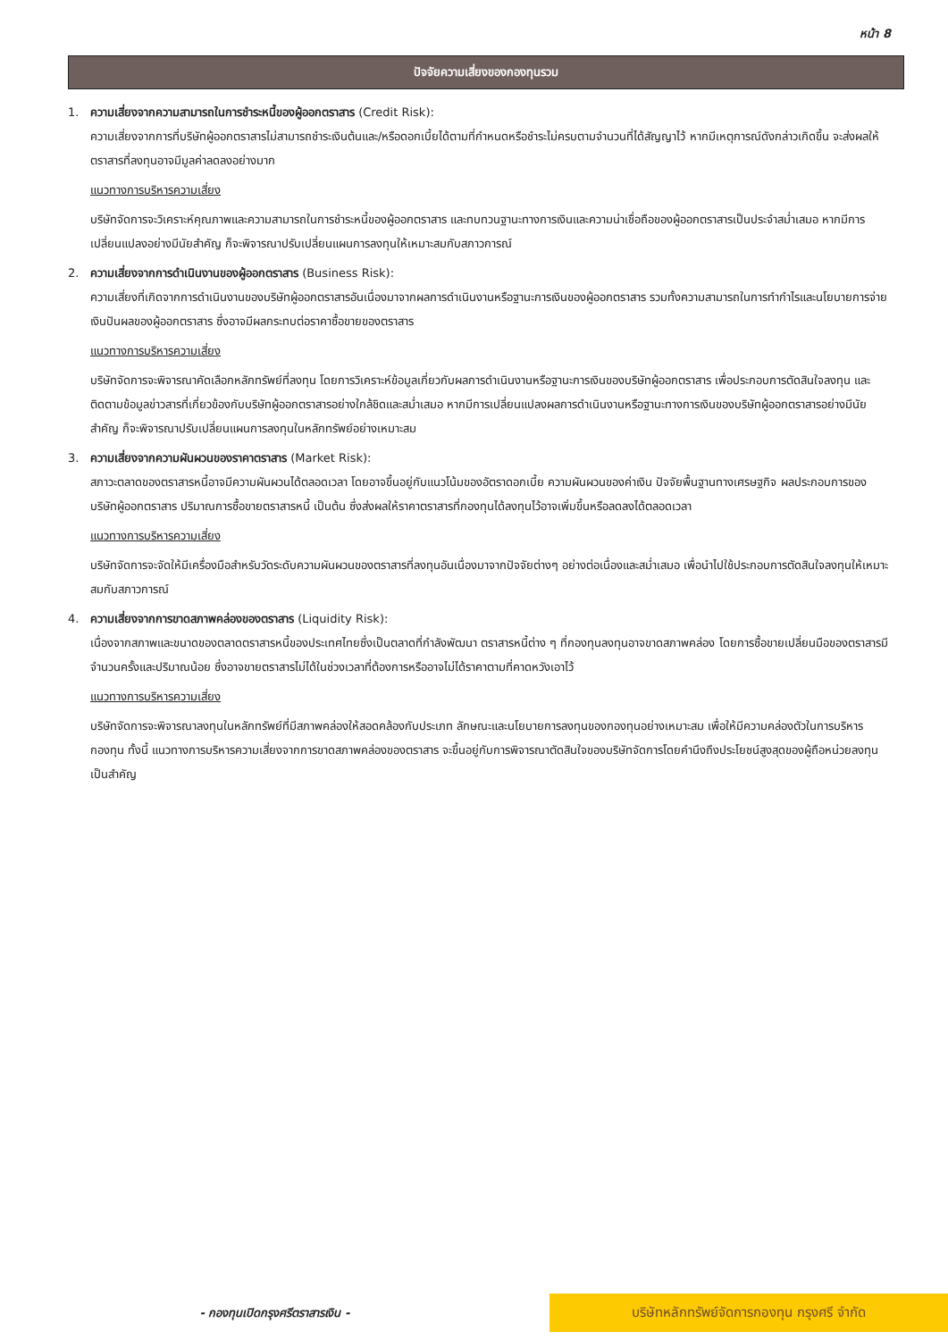หน้า 8
ปัจจัยความเสี่ยงของกองทุนรวม
1. ความเสี่ยงจากความสามารถในการชำระหนี้ของผู้ออกตราสาร (Credit Risk):
ความเสี่ยงจากการที่บริษัทผู้ออกตราสารไม่สามารถชำระเงินต้นและ/หรือดอกเบี้ยได้ตามที่กำหนดหรือชำระไม่ครบตามจำนวนที่ได้สัญญาไว้ หากมีเหตุการณ์ดังกล่าวเกิดขึ้น จะส่งผลให้ตราสารที่ลงทุนอาจมีมูลค่าลดลงอย่างมาก
แนวทางการบริหารความเสี่ยง
บริษัทจัดการจะวิเคราะห์คุณภาพและความสามารถในการชำระหนี้ของผู้ออกตราสาร และทบทวนฐานะทางการเงินและความน่าเชื่อถือของผู้ออกตราสารเป็นประจำสม่ำเสมอ หากมีการเปลี่ยนแปลงอย่างมีนัยสำคัญ ก็จะพิจารณาปรับเปลี่ยนแผนการลงทุนให้เหมาะสมกับสภาวการณ์
2. ความเสี่ยงจากการดำเนินงานของผู้ออกตราสาร (Business Risk):
ความเสี่ยงที่เกิดจากการดำเนินงานของบริษัทผู้ออกตราสารอันเนื่องมาจากผลการดำเนินงานหรือฐานะการเงินของผู้ออกตราสาร รวมทั้งความสามารถในการทำกำไรและนโยบายการจ่ายเงินปันผลของผู้ออกตราสาร ซึ่งอาจมีผลกระทบต่อราคาซื้อขายของตราสาร
แนวทางการบริหารความเสี่ยง
บริษัทจัดการจะพิจารณาคัดเลือกหลักทรัพย์ที่ลงทุน โดยการวิเคราะห์ข้อมูลเกี่ยวกับผลการดำเนินงานหรือฐานะการเงินของบริษัทผู้ออกตราสาร เพื่อประกอบการตัดสินใจลงทุน และติดตามข้อมูลข่าวสารที่เกี่ยวข้องกับบริษัทผู้ออกตราสารอย่างใกล้ชิดและสม่ำเสมอ หากมีการเปลี่ยนแปลงผลการดำเนินงานหรือฐานะทางการเงินของบริษัทผู้ออกตราสารอย่างมีนัยสำคัญ ก็จะพิจารณาปรับเปลี่ยนแผนการลงทุนในหลักทรัพย์อย่างเหมาะสม
3. ความเสี่ยงจากความผันผวนของราคาตราสาร (Market Risk):
สภาวะตลาดของตราสารหนี้อาจมีความผันผวนได้ตลอดเวลา โดยอาจขึ้นอยู่กับแนวโน้มของอัตราดอกเบี้ย ความผันผวนของค่าเงิน ปัจจัยพื้นฐานทางเศรษฐกิจ ผลประกอบการของบริษัทผู้ออกตราสาร ปริมาณการซื้อขายตราสารหนี้ เป็นต้น ซึ่งส่งผลให้ราคาตราสารที่กองทุนได้ลงทุนไว้อาจเพิ่มขึ้นหรือลดลงได้ตลอดเวลา
แนวทางการบริหารความเสี่ยง
บริษัทจัดการจะจัดให้มีเครื่องมือสำหรับวัดระดับความผันผวนของตราสารที่ลงทุนอันเนื่องมาจากปัจจัยต่างๆ อย่างต่อเนื่องและสม่ำเสมอ เพื่อนำไปใช้ประกอบการตัดสินใจลงทุนให้เหมาะสมกับสภาวการณ์
4. ความเสี่ยงจากการขาดสภาพคล่องของตราสาร (Liquidity Risk):
เนื่องจากสภาพและขนาดของตลาดตราสารหนี้ของประเทศไทยซึ่งเป็นตลาดที่กำลังพัฒนา ตราสารหนี้ต่าง ๆ ที่กองทุนลงทุนอาจขาดสภาพคล่อง โดยการซื้อขายเปลี่ยนมือของตราสารมีจำนวนครั้งและปริมาณน้อย ซึ่งอาจขายตราสารไม่ได้ในช่วงเวลาที่ต้องการหรืออาจไม่ได้ราคาตามที่คาดหวังเอาไว้
แนวทางการบริหารความเสี่ยง
บริษัทจัดการจะพิจารณาลงทุนในหลักทรัพย์ที่มีสภาพคล่องให้สอดคล้องกับประเภท ลักษณะและนโยบายการลงทุนของกองทุนอย่างเหมาะสม เพื่อให้มีความคล่องตัวในการบริหารกองทุน ทั้งนี้ แนวทางการบริหารความเสี่ยงจากการขาดสภาพคล่องของตราสาร จะขึ้นอยู่กับการพิจารณาตัดสินใจของบริษัทจัดการโดยคำนึงถึงประโยชน์สูงสุดของผู้ถือหน่วยลงทุนเป็นสำคัญ
- กองทุนเปิดกรุงศรีตราสารเงิน -
บริษัทหลักทรัพย์จัดการกองทุน กรุงศรี จำกัด